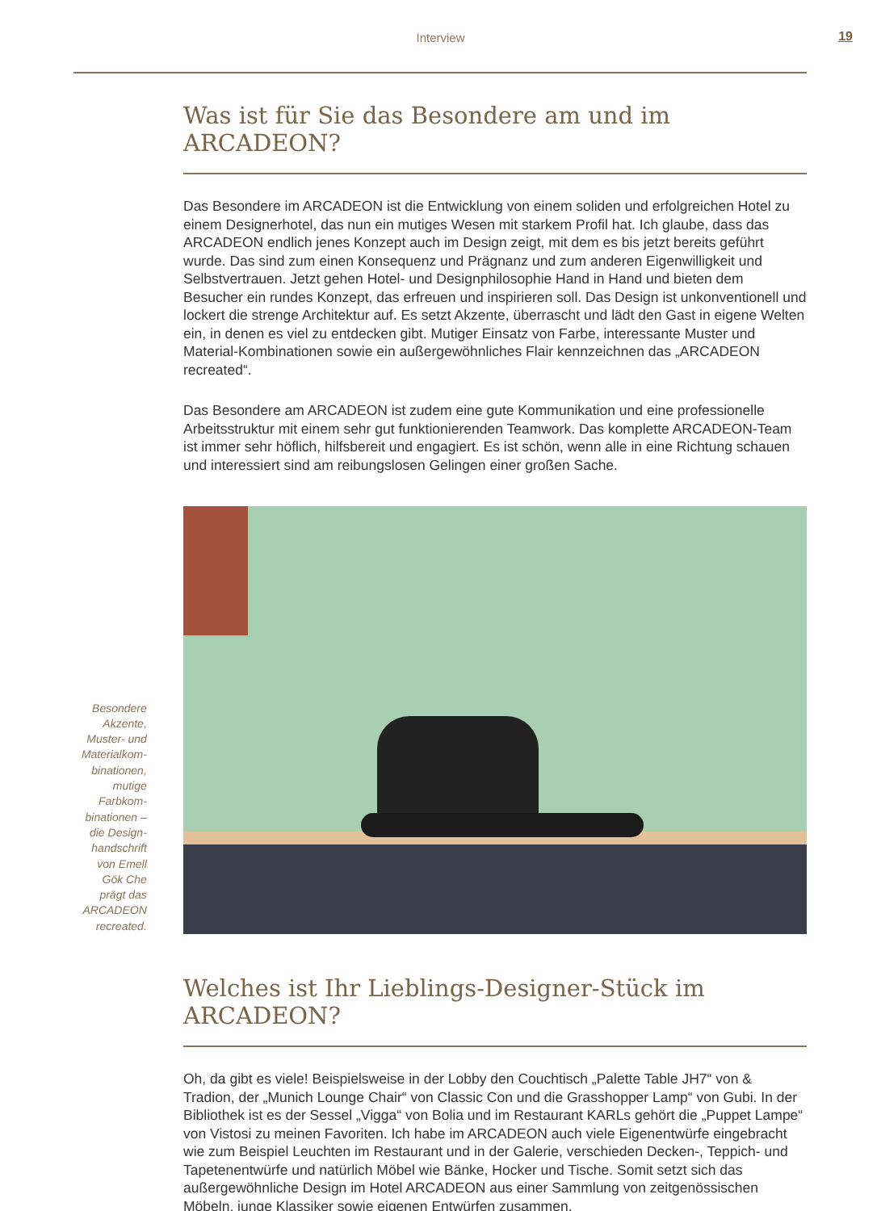Interview 19
Was ist für Sie das Besondere am und im ARCADEON?
Das Besondere im ARCADEON ist die Entwicklung von einem soliden und erfolgreichen Hotel zu einem Designerhotel, das nun ein mutiges Wesen mit starkem Profil hat. Ich glaube, dass das ARCADEON endlich jenes Konzept auch im Design zeigt, mit dem es bis jetzt bereits geführt wurde. Das sind zum einen Konsequenz und Prägnanz und zum anderen Eigenwilligkeit und Selbstvertrauen. Jetzt gehen Hotel- und Designphilosophie Hand in Hand und bieten dem Besucher ein rundes Konzept, das erfreuen und inspirieren soll. Das Design ist unkonventionell und lockert die strenge Architektur auf. Es setzt Akzente, überrascht und lädt den Gast in eigene Welten ein, in denen es viel zu entdecken gibt. Mutiger Einsatz von Farbe, interessante Muster und Material-Kombinationen sowie ein außergewöhnliches Flair kennzeichnen das „ARCADEON recreated“.
Das Besondere am ARCADEON ist zudem eine gute Kommunikation und eine professionelle Arbeitsstruktur mit einem sehr gut funktionierenden Teamwork. Das komplette ARCADEON-Team ist immer sehr höflich, hilfsbereit und engagiert. Es ist schön, wenn alle in eine Richtung schauen und interessiert sind am reibungslosen Gelingen einer großen Sache.
Besondere Akzente, Muster- und Materialkom­binationen, mutige Farbkom­binationen – die Design­handschrift von Emell Gök Che prägt das ARCADEON recreated.
Welches ist Ihr Lieblings-Designer-Stück im ARCADEON?
Oh, da gibt es viele! Beispielsweise in der Lobby den Couchtisch „Palette Table JH7“ von & Tradion, der „Munich Lounge Chair“ von Classic Con und die Grasshopper Lamp“ von Gubi. In der Bibliothek ist es der Sessel „Vigga“ von Bolia und im Restaurant KARLs gehört die „Puppet Lampe“ von Vistosi zu meinen Favoriten. Ich habe im ARCADEON auch viele Eigenentwürfe eingebracht wie zum Beispiel Leuchten im Restaurant und in der Galerie, verschieden Decken-, Teppich- und Tapetenentwürfe und natürlich Möbel wie Bänke, Hocker und Tische. Somit setzt sich das außergewöhnliche Design im Hotel ARCADEON aus einer Sammlung von zeitgenössischen Möbeln, junge Klassiker sowie eigenen Entwürfen zusammen.